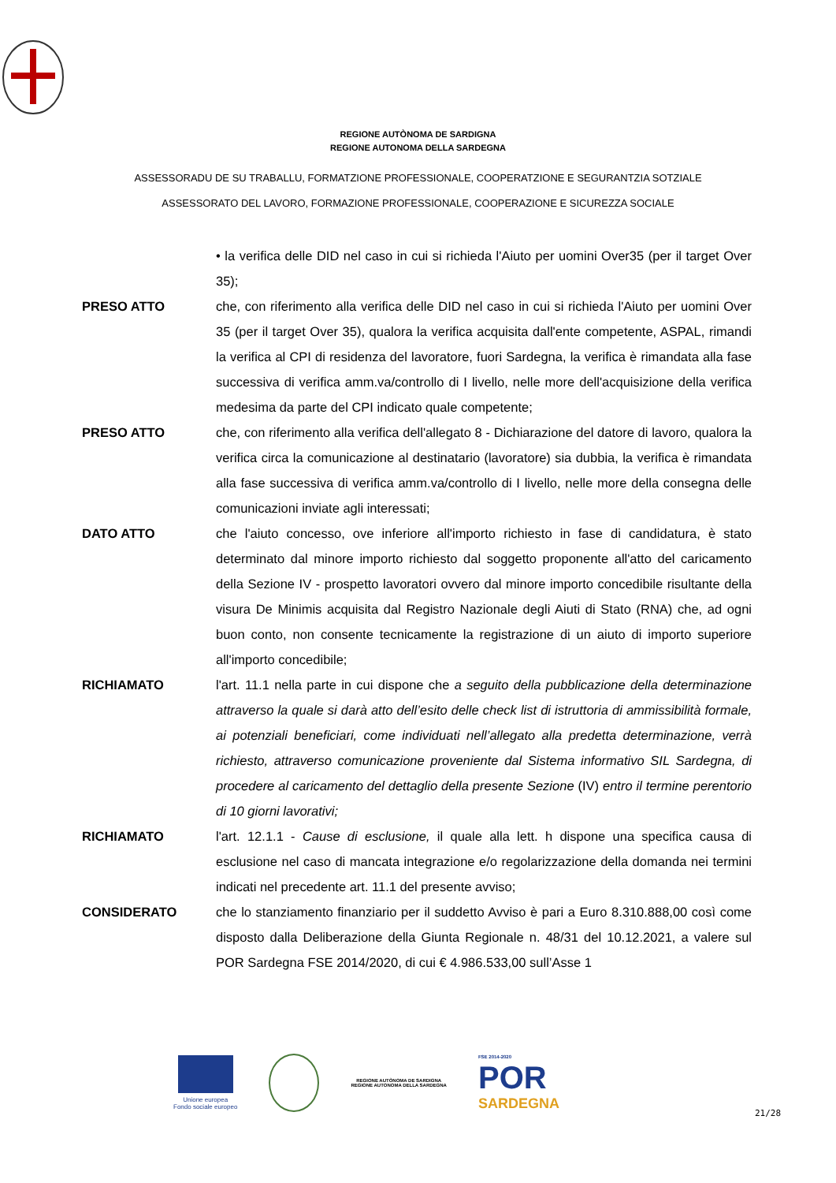REGIONE AUTÒNOMA DE SARDIGNA
REGIONE AUTONOMA DELLA SARDEGNA
ASSESSORADU DE SU TRABALLU, FORMATZIONE PROFESSIONALE, COOPERATZIONE E SEGURANTZIA SOTZIALE
ASSESSORATO DEL LAVORO, FORMAZIONE PROFESSIONALE, COOPERAZIONE E SICUREZZA SOCIALE
• la verifica delle DID nel caso in cui si richieda l'Aiuto per uomini Over35 (per il target Over 35);
PRESO ATTO che, con riferimento alla verifica delle DID nel caso in cui si richieda l'Aiuto per uomini Over 35 (per il target Over 35), qualora la verifica acquisita dall'ente competente, ASPAL, rimandi la verifica al CPI di residenza del lavoratore, fuori Sardegna, la verifica è rimandata alla fase successiva di verifica amm.va/controllo di I livello, nelle more dell'acquisizione della verifica medesima da parte del CPI indicato quale competente;
PRESO ATTO che, con riferimento alla verifica dell'allegato 8 - Dichiarazione del datore di lavoro, qualora la verifica circa la comunicazione al destinatario (lavoratore) sia dubbia, la verifica è rimandata alla fase successiva di verifica amm.va/controllo di I livello, nelle more della consegna delle comunicazioni inviate agli interessati;
DATO ATTO che l'aiuto concesso, ove inferiore all'importo richiesto in fase di candidatura, è stato determinato dal minore importo richiesto dal soggetto proponente all'atto del caricamento della Sezione IV - prospetto lavoratori ovvero dal minore importo concedibile risultante della visura De Minimis acquisita dal Registro Nazionale degli Aiuti di Stato (RNA) che, ad ogni buon conto, non consente tecnicamente la registrazione di un aiuto di importo superiore all'importo concedibile;
RICHIAMATO l'art. 11.1 nella parte in cui dispone che a seguito della pubblicazione della determinazione attraverso la quale si darà atto dell’esito delle check list di istruttoria di ammissibilità formale, ai potenziali beneficiari, come individuati nell’allegato alla predetta determinazione, verrà richiesto, attraverso comunicazione proveniente dal Sistema informativo SIL Sardegna, di procedere al caricamento del dettaglio della presente Sezione (IV) entro il termine perentorio di 10 giorni lavorativi;
RICHIAMATO l'art. 12.1.1 - Cause di esclusione, il quale alla lett. h dispone una specifica causa di esclusione nel caso di mancata integrazione e/o regolarizzazione della domanda nei termini indicati nel precedente art. 11.1 del presente avviso;
CONSIDERATO che lo stanziamento finanziario per il suddetto Avviso è pari a Euro 8.310.888,00 così come disposto dalla Deliberazione della Giunta Regionale n. 48/31 del 10.12.2021, a valere sul POR Sardegna FSE 2014/2020, di cui € 4.986.533,00 sull’Asse 1
Unione europea
Fondo sociale europeo
REGIONE AUTÒNOMA DE SARDIGNA
REGIONE AUTONOMA DELLA SARDEGNA
FSE 2014-2020
POR
SARDEGNA
21/28